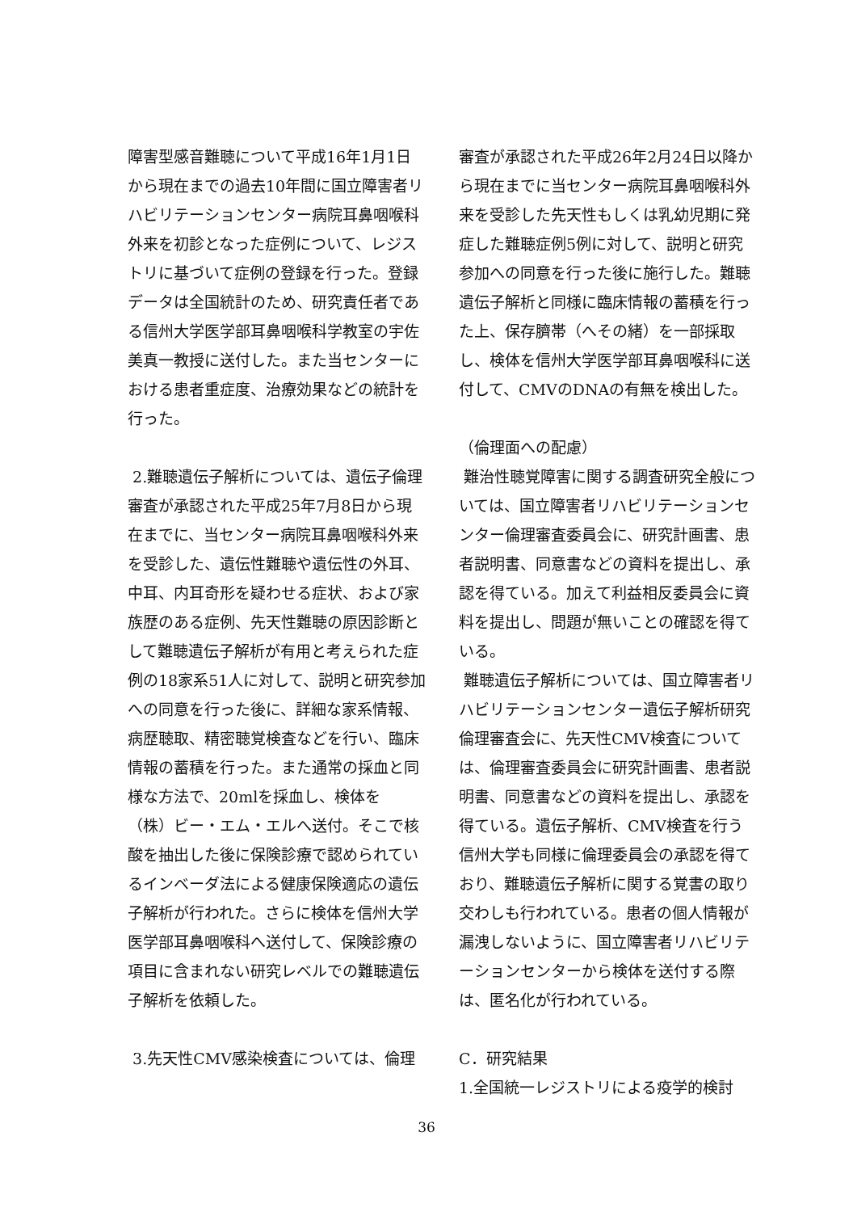障害型感音難聴について平成16年1月1日から現在までの過去10年間に国立障害者リハビリテーションセンター病院耳鼻咽喉科外来を初診となった症例について、レジストリに基づいて症例の登録を行った。登録データは全国統計のため、研究責任者である信州大学医学部耳鼻咽喉科学教室の宇佐美真一教授に送付した。また当センターにおける患者重症度、治療効果などの統計を行った。
2.難聴遺伝子解析については、遺伝子倫理審査が承認された平成25年7月8日から現在までに、当センター病院耳鼻咽喉科外来を受診した、遺伝性難聴や遺伝性の外耳、中耳、内耳奇形を疑わせる症状、および家族歴のある症例、先天性難聴の原因診断として難聴遺伝子解析が有用と考えられた症例の18家系51人に対して、説明と研究参加への同意を行った後に、詳細な家系情報、病歴聴取、精密聴覚検査などを行い、臨床情報の蓄積を行った。また通常の採血と同様な方法で、20mlを採血し、検体を（株）ビー・エム・エルへ送付。そこで核酸を抽出した後に保険診療で認められているインベーダ法による健康保険適応の遺伝子解析が行われた。さらに検体を信州大学医学部耳鼻咽喉科へ送付して、保険診療の項目に含まれない研究レベルでの難聴遺伝子解析を依頼した。
3.先天性CMV感染検査については、倫理
審査が承認された平成26年2月24日以降から現在までに当センター病院耳鼻咽喉科外来を受診した先天性もしくは乳幼児期に発症した難聴症例5例に対して、説明と研究参加への同意を行った後に施行した。難聴遺伝子解析と同様に臨床情報の蓄積を行った上、保存臍帯（へその緒）を一部採取し、検体を信州大学医学部耳鼻咽喉科に送付して、CMVのDNAの有無を検出した。
（倫理面への配慮）
難治性聴覚障害に関する調査研究全般については、国立障害者リハビリテーションセンター倫理審査委員会に、研究計画書、患者説明書、同意書などの資料を提出し、承認を得ている。加えて利益相反委員会に資料を提出し、問題が無いことの確認を得ている。
難聴遺伝子解析については、国立障害者リハビリテーションセンター遺伝子解析研究倫理審査会に、先天性CMV検査については、倫理審査委員会に研究計画書、患者説明書、同意書などの資料を提出し、承認を得ている。遺伝子解析、CMV検査を行う信州大学も同様に倫理委員会の承認を得ており、難聴遺伝子解析に関する覚書の取り交わしも行われている。患者の個人情報が漏洩しないように、国立障害者リハビリテーションセンターから検体を送付する際は、匿名化が行われている。
C．研究結果
1.全国統一レジストリによる疫学的検討
36